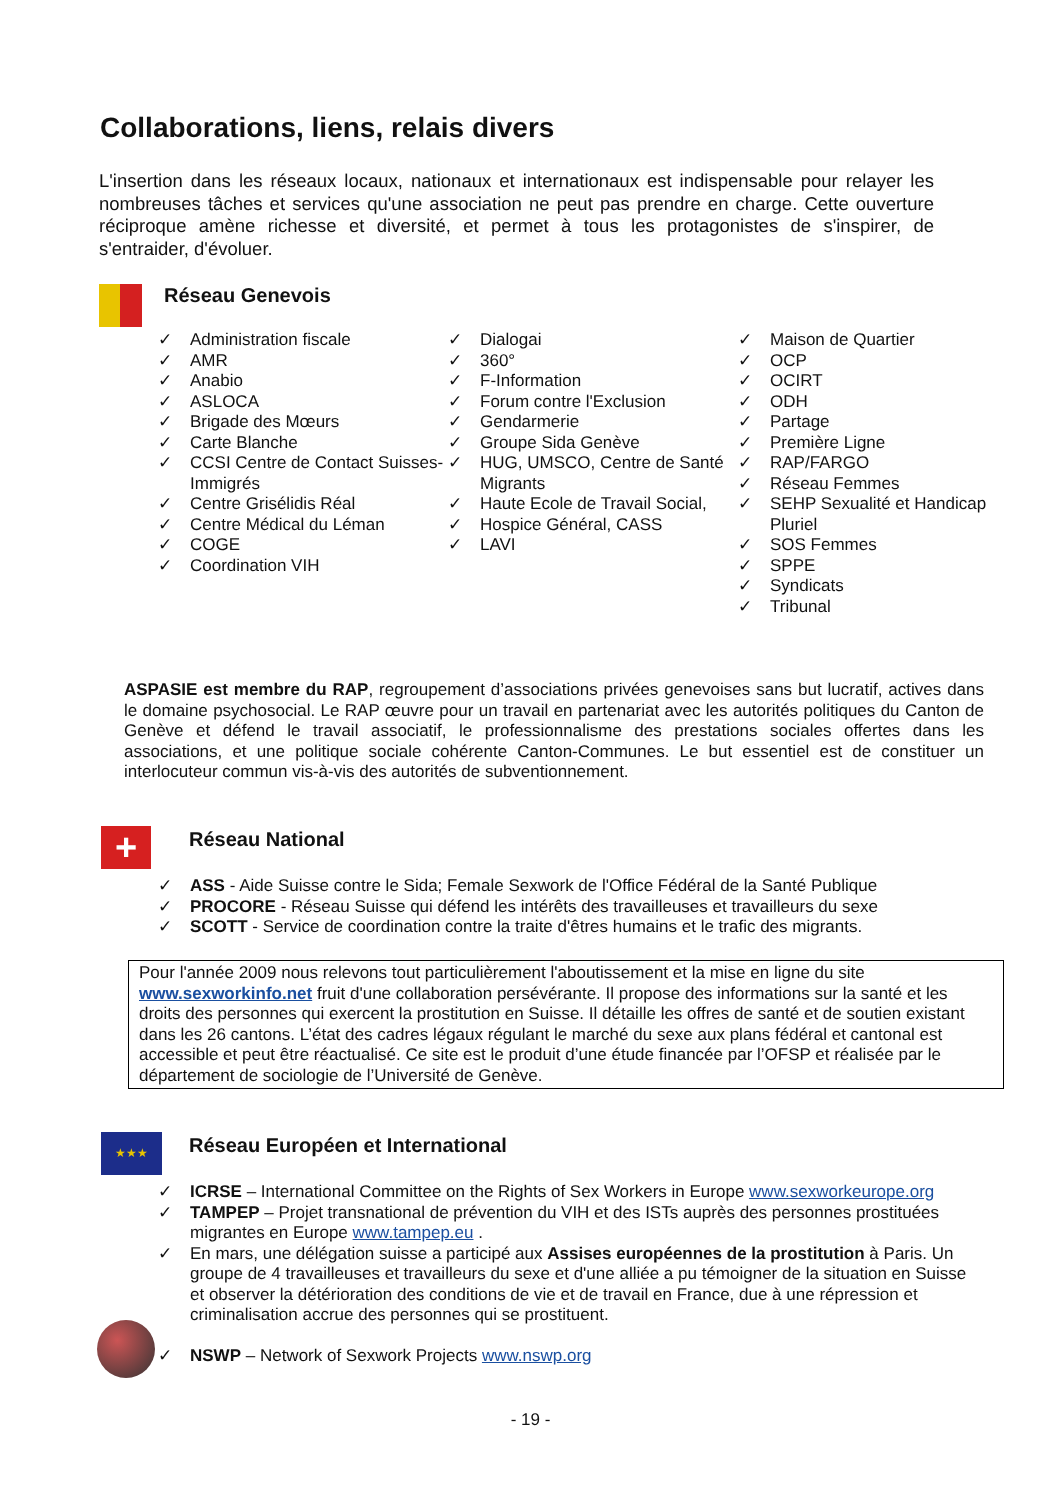Collaborations, liens, relais divers
L'insertion dans les réseaux locaux, nationaux et internationaux est indispensable pour relayer les nombreuses tâches et services qu'une association ne peut pas prendre en charge. Cette ouverture réciproque amène richesse et diversité, et permet à tous les protagonistes de s'inspirer, de s'entraider, d'évoluer.
Réseau Genevois
✓ Administration fiscale
✓ AMR
✓ Anabio
✓ ASLOCA
✓ Brigade des Mœurs
✓ Carte Blanche
✓ CCSI Centre de Contact Suisses-Immigrés
✓ Centre Grisélidis Réal
✓ Centre Médical du Léman
✓ COGE
✓ Coordination VIH
✓ Dialogai
✓ 360°
✓ F-Information
✓ Forum contre l'Exclusion
✓ Gendarmerie
✓ Groupe Sida Genève
✓ HUG, UMSCO, Centre de Santé Migrants
✓ Haute Ecole de Travail Social,
✓ Hospice Général, CASS
✓ LAVI
✓ Maison de Quartier
✓ OCP
✓ OCIRT
✓ ODH
✓ Partage
✓ Première Ligne
✓ RAP/FARGO
✓ Réseau Femmes
✓ SEHP Sexualité et Handicap Pluriel
✓ SOS Femmes
✓ SPPE
✓ Syndicats
✓ Tribunal
ASPASIE est membre du RAP, regroupement d’associations privées genevoises sans but lucratif, actives dans le domaine psychosocial. Le RAP œuvre pour un travail en partenariat avec les autorités politiques du Canton de Genève et défend le travail associatif, le professionnalisme des prestations sociales offertes dans les associations, et une politique sociale cohérente Canton-Communes. Le but essentiel est de constituer un interlocuteur commun vis-à-vis des autorités de subventionnement.
+ Réseau National
✓ ASS - Aide Suisse contre le Sida; Female Sexwork de l'Office Fédéral de la Santé Publique
✓ PROCORE - Réseau Suisse qui défend les intérêts des travailleuses et travailleurs du sexe
✓ SCOTT - Service de coordination contre la traite d'êtres humains et le trafic des migrants.
Pour l'année 2009 nous relevons tout particulièrement l'aboutissement et la mise en ligne du site www.sexworkinfo.net fruit d'une collaboration persévérante. Il propose des informations sur la santé et les droits des personnes qui exercent la prostitution en Suisse. Il détaille les offres de santé et de soutien existant dans les 26 cantons. L’état des cadres légaux régulant le marché du sexe aux plans fédéral et cantonal est accessible et peut être réactualisé. Ce site est le produit d’une étude financée par l’OFSP et réalisée par le département de sociologie de l’Université de Genève.
★★★
Réseau Européen et International
✓ ICRSE – International Committee on the Rights of Sex Workers in Europe www.sexworkeurope.org
✓ TAMPEP – Projet transnational de prévention du VIH et des ISTs auprès des personnes prostituées migrantes en Europe www.tampep.eu .
✓ En mars, une délégation suisse a participé aux Assises européennes de la prostitution à Paris. Un groupe de 4 travailleuses et travailleurs du sexe et d'une alliée a pu témoigner de la situation en Suisse et observer la détérioration des conditions de vie et de travail en France, due à une répression et criminalisation accrue des personnes qui se prostituent.
✓ NSWP – Network of Sexwork Projects www.nswp.org
- 19 -